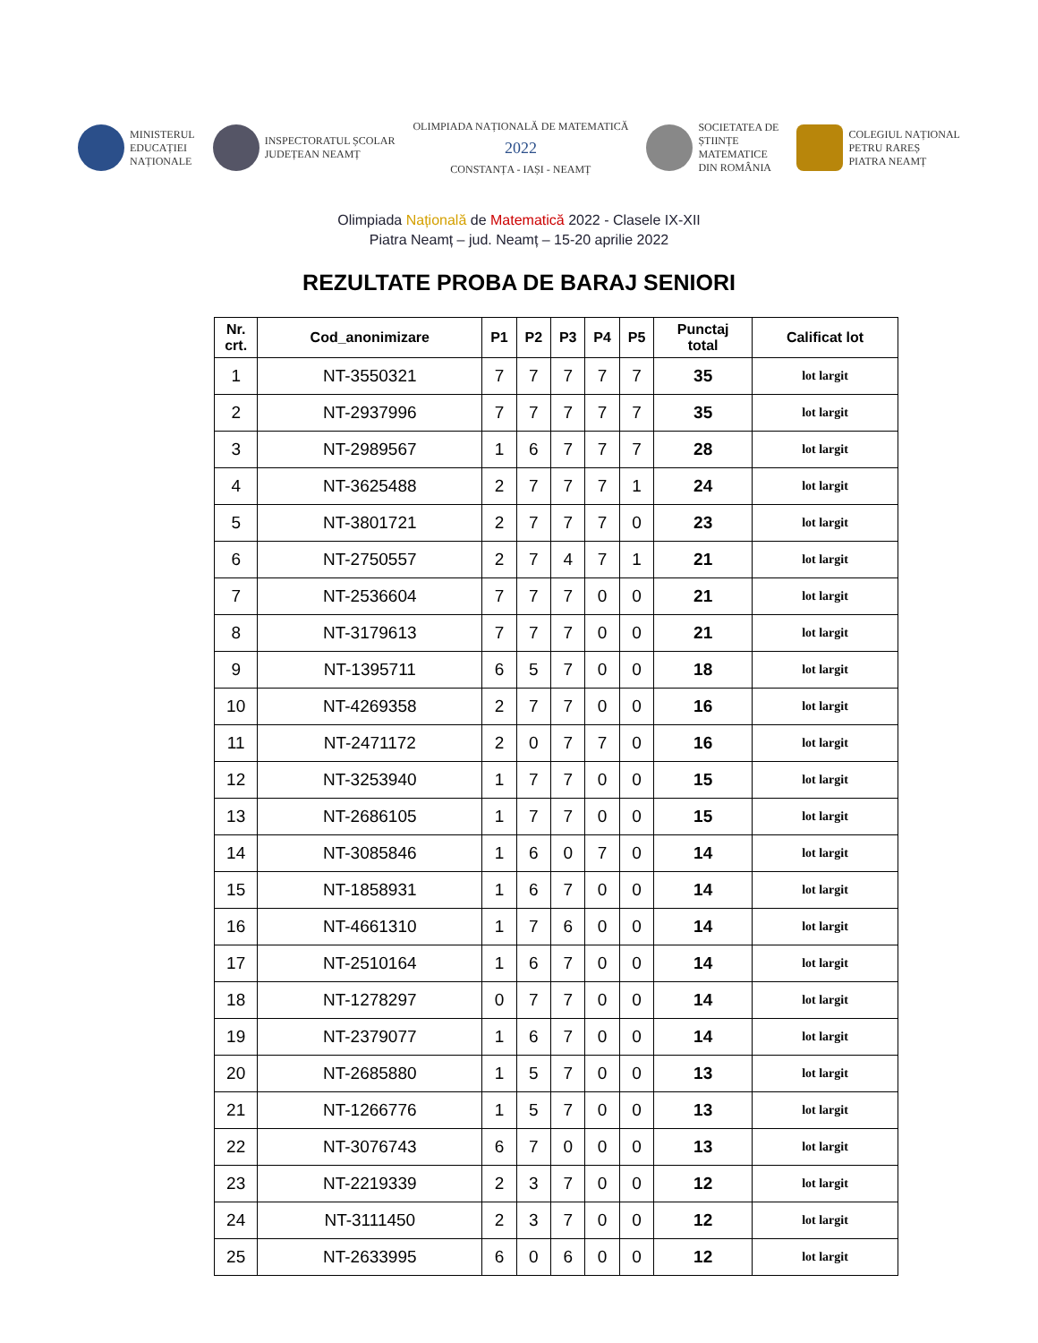MINISTERUL
EDUCAȚIEI
NAȚIONALE
INSPECTORATUL ȘCOLAR
JUDEȚEAN NEAMȚ
OLIMPIADA NAȚIONALĂ DE MATEMATICĂ
2022
CONSTANȚA - IAȘI - NEAMȚ
SOCIETATEA DE
ȘTIINȚE
MATEMATICE
DIN ROMÂNIA
COLEGIUL NAȚIONAL
PETRU RAREȘ
PIATRA NEAMȚ
Olimpiada Națională de Matematică 2022 - Clasele IX-XII
Piatra Neamț – jud. Neamț – 15-20 aprilie 2022
REZULTATE PROBA DE BARAJ SENIORI
| Nr. crt. | Cod_anonimizare | P1 | P2 | P3 | P4 | P5 | Punctaj total | Calificat lot |
| --- | --- | --- | --- | --- | --- | --- | --- | --- |
| 1 | NT-3550321 | 7 | 7 | 7 | 7 | 7 | 35 | lot largit |
| 2 | NT-2937996 | 7 | 7 | 7 | 7 | 7 | 35 | lot largit |
| 3 | NT-2989567 | 1 | 6 | 7 | 7 | 7 | 28 | lot largit |
| 4 | NT-3625488 | 2 | 7 | 7 | 7 | 1 | 24 | lot largit |
| 5 | NT-3801721 | 2 | 7 | 7 | 7 | 0 | 23 | lot largit |
| 6 | NT-2750557 | 2 | 7 | 4 | 7 | 1 | 21 | lot largit |
| 7 | NT-2536604 | 7 | 7 | 7 | 0 | 0 | 21 | lot largit |
| 8 | NT-3179613 | 7 | 7 | 7 | 0 | 0 | 21 | lot largit |
| 9 | NT-1395711 | 6 | 5 | 7 | 0 | 0 | 18 | lot largit |
| 10 | NT-4269358 | 2 | 7 | 7 | 0 | 0 | 16 | lot largit |
| 11 | NT-2471172 | 2 | 0 | 7 | 7 | 0 | 16 | lot largit |
| 12 | NT-3253940 | 1 | 7 | 7 | 0 | 0 | 15 | lot largit |
| 13 | NT-2686105 | 1 | 7 | 7 | 0 | 0 | 15 | lot largit |
| 14 | NT-3085846 | 1 | 6 | 0 | 7 | 0 | 14 | lot largit |
| 15 | NT-1858931 | 1 | 6 | 7 | 0 | 0 | 14 | lot largit |
| 16 | NT-4661310 | 1 | 7 | 6 | 0 | 0 | 14 | lot largit |
| 17 | NT-2510164 | 1 | 6 | 7 | 0 | 0 | 14 | lot largit |
| 18 | NT-1278297 | 0 | 7 | 7 | 0 | 0 | 14 | lot largit |
| 19 | NT-2379077 | 1 | 6 | 7 | 0 | 0 | 14 | lot largit |
| 20 | NT-2685880 | 1 | 5 | 7 | 0 | 0 | 13 | lot largit |
| 21 | NT-1266776 | 1 | 5 | 7 | 0 | 0 | 13 | lot largit |
| 22 | NT-3076743 | 6 | 7 | 0 | 0 | 0 | 13 | lot largit |
| 23 | NT-2219339 | 2 | 3 | 7 | 0 | 0 | 12 | lot largit |
| 24 | NT-3111450 | 2 | 3 | 7 | 0 | 0 | 12 | lot largit |
| 25 | NT-2633995 | 6 | 0 | 6 | 0 | 0 | 12 | lot largit |